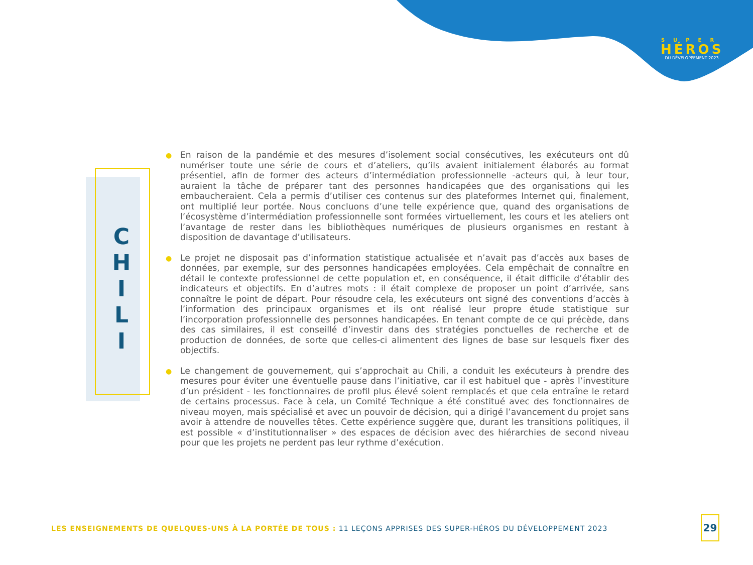SUPER
HÉROS
DU DÉVELOPPEMENT 2023
C
H
I
L
I
●
En raison de la pandémie et des mesures d’isolement social consécutives, les exécuteurs ont dû numériser toute une série de cours et d’ateliers, qu’ils avaient initialement élaborés au format présentiel, afin de former des acteurs d’intermédiation professionnelle -acteurs qui, à leur tour, auraient la tâche de préparer tant des personnes handicapées que des organisations qui les embaucheraient. Cela a permis d’utiliser ces contenus sur des plateformes Internet qui, finalement, ont multiplié leur portée. Nous concluons d’une telle expérience que, quand des organisations de l’écosystème d’intermédiation professionnelle sont formées virtuellement, les cours et les ateliers ont l’avantage de rester dans les bibliothèques numériques de plusieurs organismes en restant à disposition de davantage d’utilisateurs.
●
Le projet ne disposait pas d’information statistique actualisée et n’avait pas d’accès aux bases de données, par exemple, sur des personnes handicapées employées. Cela empêchait de connaître en détail le contexte professionnel de cette population et, en conséquence, il était difficile d’établir des indicateurs et objectifs. En d’autres mots : il était complexe de proposer un point d’arrivée, sans connaître le point de départ. Pour résoudre cela, les exécuteurs ont signé des conventions d’accès à l’information des principaux organismes et ils ont réalisé leur propre étude statistique sur l’incorporation professionnelle des personnes handicapées. En tenant compte de ce qui précède, dans des cas similaires, il est conseillé d’investir dans des stratégies ponctuelles de recherche et de production de données, de sorte que celles-ci alimentent des lignes de base sur lesquels fixer des objectifs.
●
Le changement de gouvernement, qui s’approchait au Chili, a conduit les exécuteurs à prendre des mesures pour éviter une éventuelle pause dans l’initiative, car il est habituel que - après l’investiture d’un président - les fonctionnaires de profil plus élevé soient remplacés et que cela entraîne le retard de certains processus. Face à cela, un Comité Technique a été constitué avec des fonctionnaires de niveau moyen, mais spécialisé et avec un pouvoir de décision, qui a dirigé l’avancement du projet sans avoir à attendre de nouvelles têtes. Cette expérience suggère que, durant les transitions politiques, il est possible « d’institutionnaliser » des espaces de décision avec des hiérarchies de second niveau pour que les projets ne perdent pas leur rythme d’exécution.
LES ENSEIGNEMENTS DE QUELQUES-UNS À LA PORTÉE DE TOUS : 11 LEÇONS APPRISES DES SUPER-HÉROS DU DÉVELOPPEMENT 2023
29